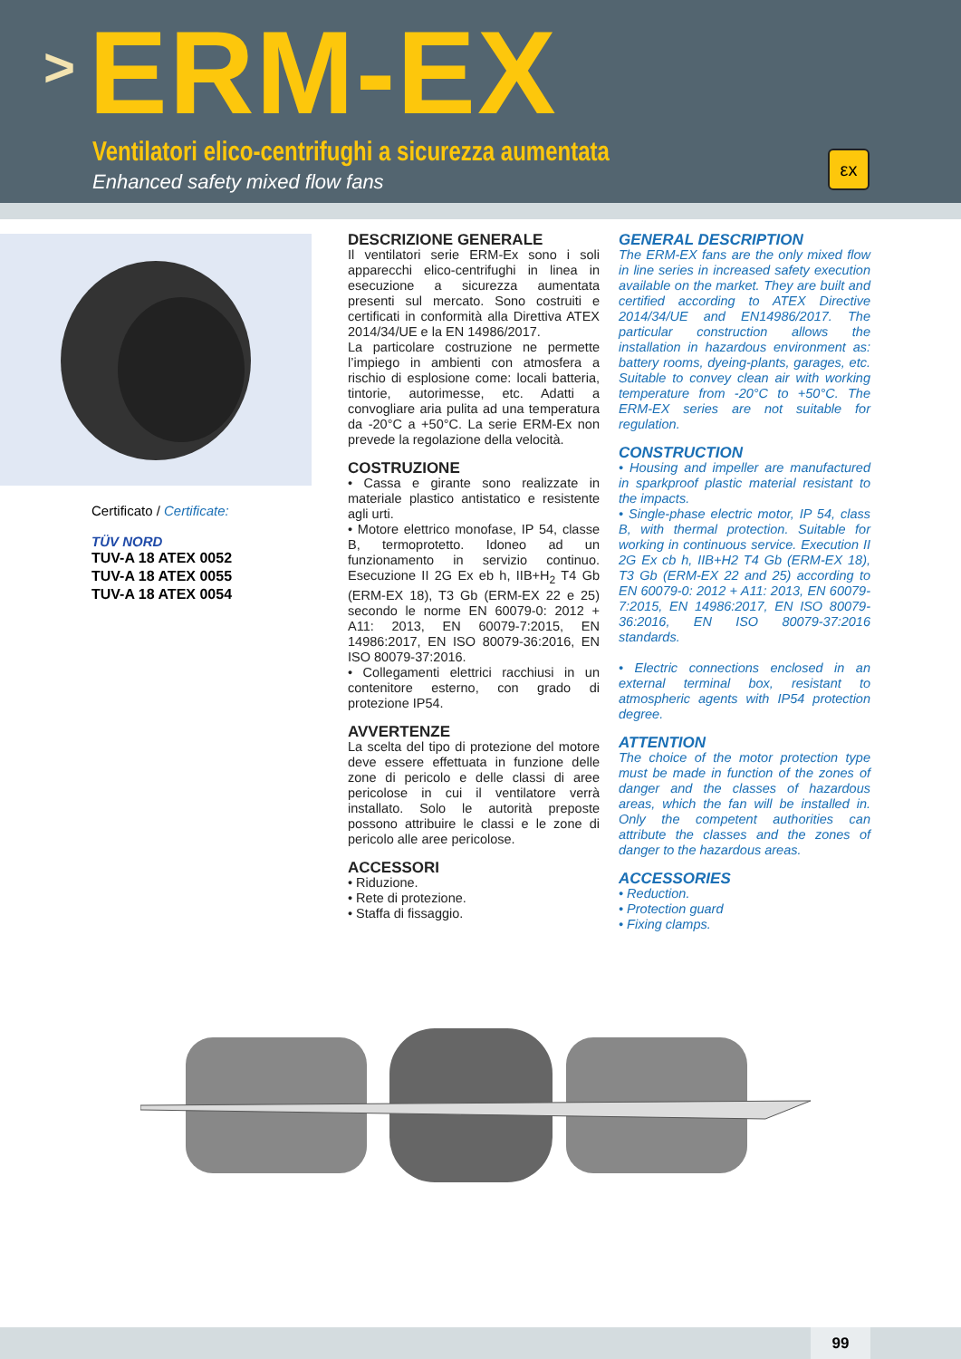> ERM-EX
Ventilatori elico-centrifughi a sicurezza aumentata
Enhanced safety mixed flow fans
εx
Certificato / Certificate:
TÜV NORD
TUV-A 18 ATEX 0052
TUV-A 18 ATEX 0055
TUV-A 18 ATEX 0054
DESCRIZIONE GENERALE
Il ventilatori serie ERM-Ex sono i soli apparecchi elico-centrifughi in linea in esecuzione a sicurezza aumentata presenti sul mercato. Sono costruiti e certificati in conformità alla Direttiva ATEX 2014/34/UE e la EN 14986/2017.
La particolare costruzione ne permette l’impiego in ambienti con atmosfera a rischio di esplosione come: locali batteria, tintorie, autorimesse, etc. Adatti a convogliare aria pulita ad una temperatura da -20°C a +50°C. La serie ERM-Ex non prevede la regolazione della velocità.
COSTRUZIONE
• Cassa e girante sono realizzate in materiale plastico antistatico e resistente agli urti.
• Motore elettrico monofase, IP 54, classe B, termoprotetto. Idoneo ad un funzionamento in servizio continuo. Esecuzione II 2G Ex eb h, IIB+H<sub>2</sub> T4 Gb (ERM-EX 18), T3 Gb (ERM-EX 22 e 25) secondo le norme EN 60079-0: 2012 + A11: 2013, EN 60079-7:2015, EN 14986:2017, EN ISO 80079-36:2016, EN ISO 80079-37:2016.
• Collegamenti elettrici racchiusi in un contenitore esterno, con grado di protezione IP54.
AVVERTENZE
La scelta del tipo di protezione del motore deve essere effettuata in funzione delle zone di pericolo e delle classi di aree pericolose in cui il ventilatore verrà installato. Solo le autorità preposte possono attribuire le classi e le zone di pericolo alle aree pericolose.
ACCESSORI
• Riduzione.
• Rete di protezione.
• Staffa di fissaggio.
GENERAL DESCRIPTION
The ERM-EX fans are the only mixed flow in line series in increased safety execution available on the market. They are built and certified according to ATEX Directive 2014/34/UE and EN14986/2017. The particular construction allows the installation in hazardous environment as: battery rooms, dyeing-plants, garages, etc. Suitable to convey clean air with working temperature from -20°C to +50°C. The ERM-EX series are not suitable for regulation.
CONSTRUCTION
• Housing and impeller are manufactured in sparkproof plastic material resistant to the impacts.
• Single-phase electric motor, IP 54, class B, with thermal protection. Suitable for working in continuous service. Execution II 2G Ex cb h, IIB+H2 T4 Gb (ERM-EX 18), T3 Gb (ERM-EX 22 and 25) according to EN 60079-0: 2012 + A11: 2013, EN 60079-7:2015, EN 14986:2017, EN ISO 80079-36:2016, EN ISO 80079-37:2016 standards.
• Electric connections enclosed in an external terminal box, resistant to atmospheric agents with IP54 protection degree.
ATTENTION
The choice of the motor protection type must be made in function of the zones of danger and the classes of hazardous areas, which the fan will be installed in. Only the competent authorities can attribute the classes and the zones of danger to the hazardous areas.
ACCESSORIES
• Reduction.
• Protection guard
• Fixing clamps.
99